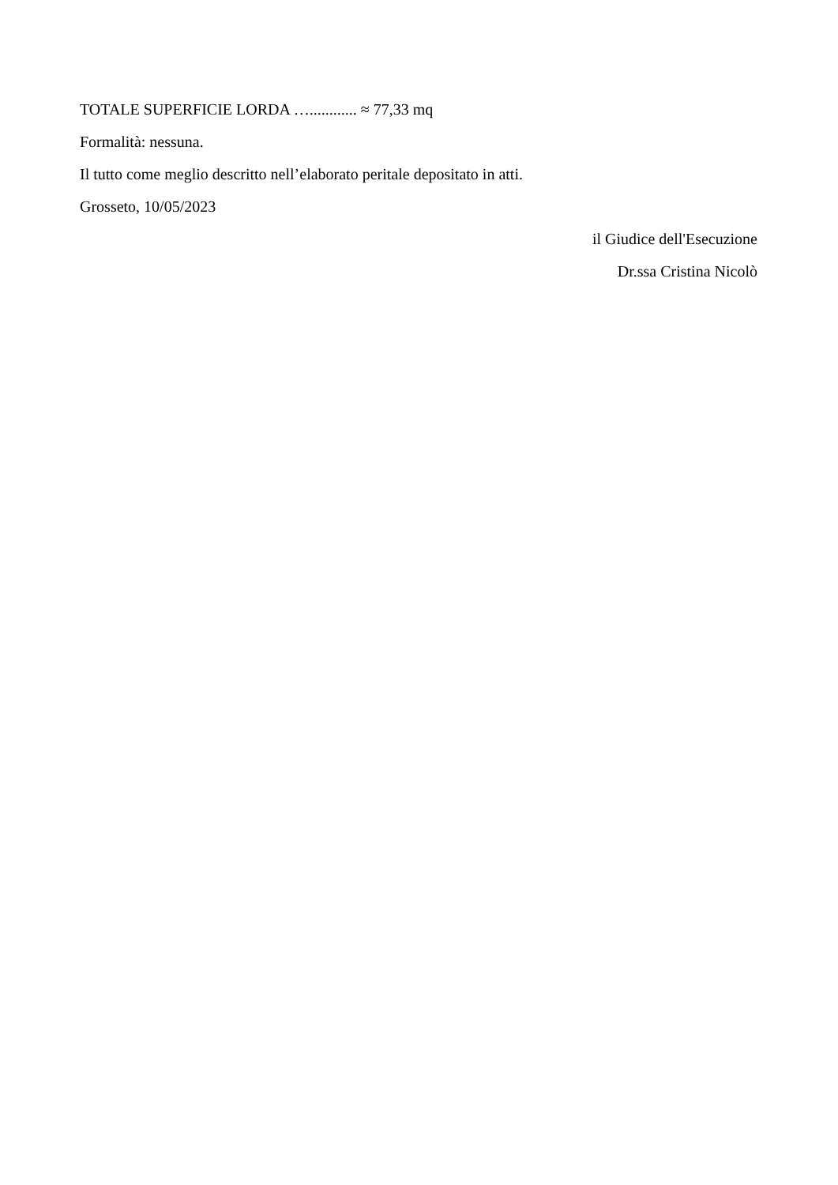TOTALE SUPERFICIE LORDA …............ ≈ 77,33 mq
Formalità: nessuna.
Il tutto come meglio descritto nell’elaborato peritale depositato in atti.
Grosseto, 10/05/2023
il Giudice dell'Esecuzione
Dr.ssa Cristina Nicolò